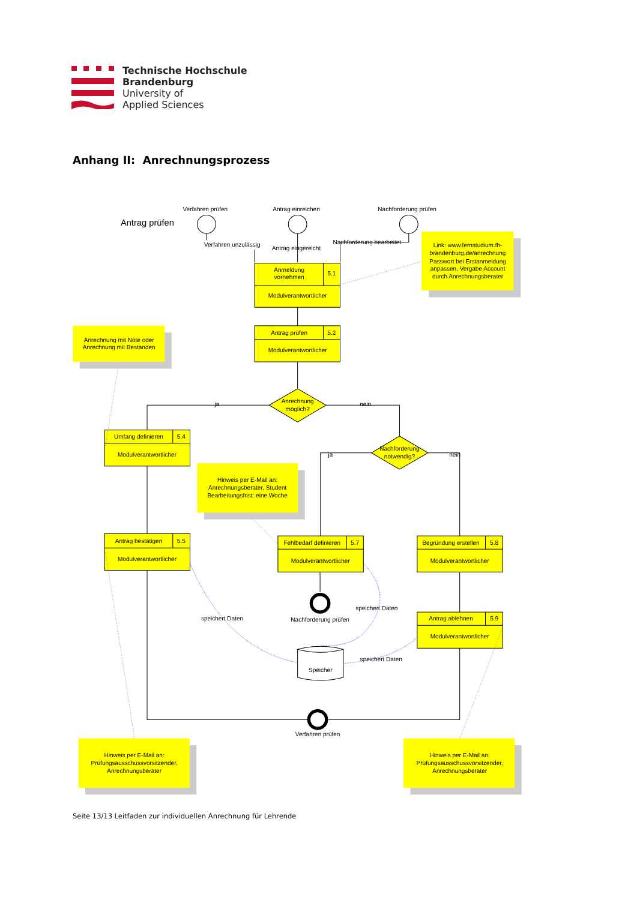Technische Hochschule
Brandenburg
University of
Applied Sciences
Anhang II: Anrechnungsprozess
Antrag prüfen
Verfahren prüfen
Antrag einreichen
Nachforderung prüfen
Link: www.fernstudium.fh-
brandenburg.de/anrechnung
Passwort bei Erstanmeldung
anpassen, Vergabe Account
durch Anrechnungsberater
Anmeldung
vornehmen
5.1
Modulverantwortlicher
Antrag prüfen
5.2
Modulverantwortlicher
Anrechnung mit Note oder
Anrechnung mit Bestanden
Anrechnung
möglich?
ja
nein
Umfang definieren
5.4
Modulverantwortlicher
Nachforderung
notwendig?
ja
nein
Hinweis per E-Mail an:
Anrechnungsberater, Student
Bearbeitungsfrist: eine Woche
Antrag bestätigen
5.5
Modulverantwortlicher
Fehlbedarf definieren
5.7
Modulverantwortlicher
Begründung erstellen
5.8
Modulverantwortlicher
Nachforderung prüfen
speichert Daten
speichert Daten
Antrag ablehnen
5.9
Modulverantwortlicher
speichert Daten
Speicher
Verfahren prüfen
Hinweis per E-Mail an:
Prüfungsausschussvorsitzender,
Anrechnungsberater
Hinweis per E-Mail an:
Prüfungsausschussvorsitzender,
Anrechnungsberater
Verfahren unzulässig
Antrag eingereicht
Nachforderung bearbeitet
Seite 13/13 Leitfaden zur individuellen Anrechnung für Lehrende